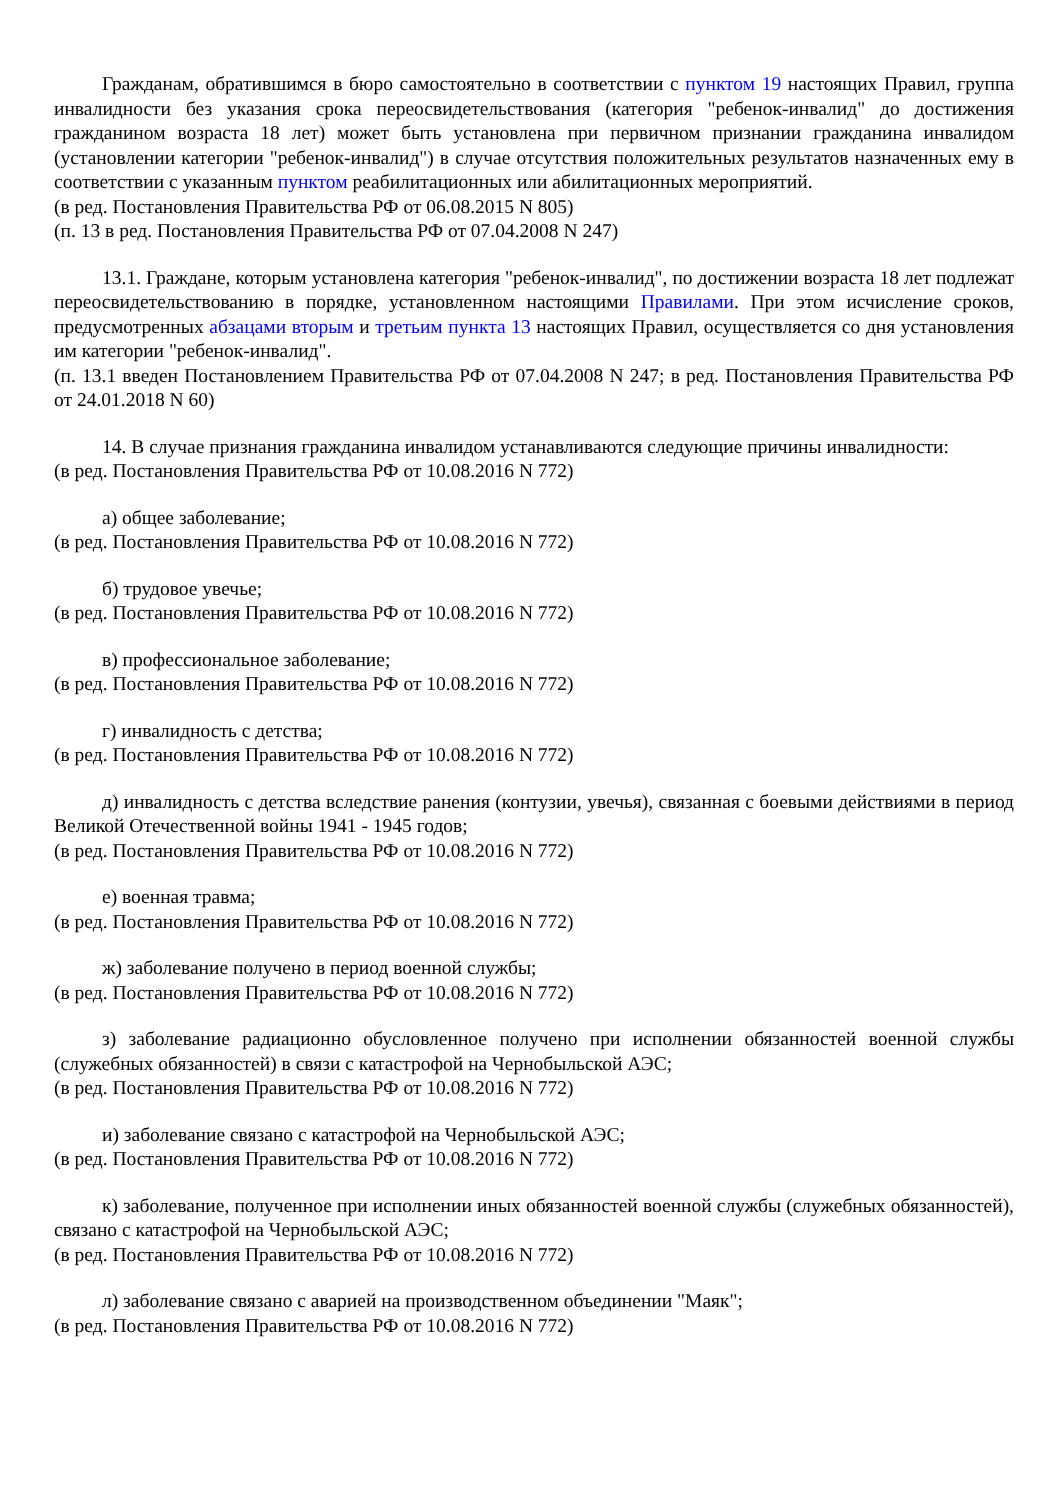Гражданам, обратившимся в бюро самостоятельно в соответствии с пунктом 19 настоящих Правил, группа инвалидности без указания срока переосвидетельствования (категория "ребенок-инвалид" до достижения гражданином возраста 18 лет) может быть установлена при первичном признании гражданина инвалидом (установлении категории "ребенок-инвалид") в случае отсутствия положительных результатов назначенных ему в соответствии с указанным пунктом реабилитационных или абилитационных мероприятий.
(в ред. Постановления Правительства РФ от 06.08.2015 N 805)
(п. 13 в ред. Постановления Правительства РФ от 07.04.2008 N 247)
13.1. Граждане, которым установлена категория "ребенок-инвалид", по достижении возраста 18 лет подлежат переосвидетельствованию в порядке, установленном настоящими Правилами. При этом исчисление сроков, предусмотренных абзацами вторым и третьим пункта 13 настоящих Правил, осуществляется со дня установления им категории "ребенок-инвалид".
(п. 13.1 введен Постановлением Правительства РФ от 07.04.2008 N 247; в ред. Постановления Правительства РФ от 24.01.2018 N 60)
14. В случае признания гражданина инвалидом устанавливаются следующие причины инвалидности:
(в ред. Постановления Правительства РФ от 10.08.2016 N 772)
а) общее заболевание;
(в ред. Постановления Правительства РФ от 10.08.2016 N 772)
б) трудовое увечье;
(в ред. Постановления Правительства РФ от 10.08.2016 N 772)
в) профессиональное заболевание;
(в ред. Постановления Правительства РФ от 10.08.2016 N 772)
г) инвалидность с детства;
(в ред. Постановления Правительства РФ от 10.08.2016 N 772)
д) инвалидность с детства вследствие ранения (контузии, увечья), связанная с боевыми действиями в период Великой Отечественной войны 1941 - 1945 годов;
(в ред. Постановления Правительства РФ от 10.08.2016 N 772)
е) военная травма;
(в ред. Постановления Правительства РФ от 10.08.2016 N 772)
ж) заболевание получено в период военной службы;
(в ред. Постановления Правительства РФ от 10.08.2016 N 772)
з) заболевание радиационно обусловленное получено при исполнении обязанностей военной службы (служебных обязанностей) в связи с катастрофой на Чернобыльской АЭС;
(в ред. Постановления Правительства РФ от 10.08.2016 N 772)
и) заболевание связано с катастрофой на Чернобыльской АЭС;
(в ред. Постановления Правительства РФ от 10.08.2016 N 772)
к) заболевание, полученное при исполнении иных обязанностей военной службы (служебных обязанностей), связано с катастрофой на Чернобыльской АЭС;
(в ред. Постановления Правительства РФ от 10.08.2016 N 772)
л) заболевание связано с аварией на производственном объединении "Маяк";
(в ред. Постановления Правительства РФ от 10.08.2016 N 772)